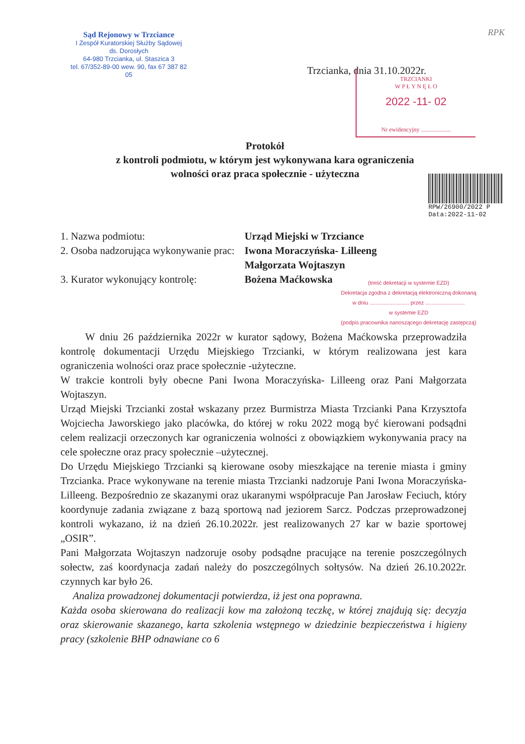Sąd Rejonowy w Trzciance
I Zespół Kuratorskiej Służby Sądowej
ds. Dorosłych
64-980 Trzcianka, ul. Staszica 3
tel. 67/352-89-00 wew. 90, fax 67 387 82 05
RPK
Trzcianka, dnia 31.10.2022r.
TRZCIANKI
W P Ł Y N Ę Ł O
2022 -11- 02
Nr ewidencyjny ....................
Protokół
z kontroli podmiotu, w którym jest wykonywana kara ograniczenia
wolności oraz praca społecznie - użyteczna
RPW/26900/2022 P
Data:2022-11-02
| 1. Nazwa podmiotu: | Urząd Miejski w Trzciance |
| 2. Osoba nadzorująca wykonywanie prac: | Iwona Moraczyńska- Lilleeng Małgorzata Wojtaszyn |
| 3. Kurator wykonujący kontrolę: | Bożena Maćkowska |
(treść dekretacji w systemie EZD)
Dekretacja zgodna z dekretacją elektroniczną dokonaną
w dniu .......................... przez ..........................
w systemie EZD
(podpis pracownika nanoszącego dekretację zastępczą)
W dniu 26 października 2022r w kurator sądowy, Bożena Maćkowska przeprowadziła kontrolę dokumentacji Urzędu Miejskiego Trzcianki, w którym realizowana jest kara ograniczenia wolności oraz prace społecznie -użyteczne.
W trakcie kontroli były obecne Pani Iwona Moraczyńska- Lilleeng oraz Pani Małgorzata Wojtaszyn.
Urząd Miejski Trzcianki został wskazany przez Burmistrza Miasta Trzcianki Pana Krzysztofa Wojciecha Jaworskiego jako placówka, do której w roku 2022 mogą być kierowani podsądni celem realizacji orzeczonych kar ograniczenia wolności z obowiązkiem wykonywania pracy na cele społeczne oraz pracy społecznie –użytecznej.
Do Urzędu Miejskiego Trzcianki są kierowane osoby mieszkające na terenie miasta i gminy Trzcianka. Prace wykonywane na terenie miasta Trzcianki nadzoruje Pani Iwona Moraczyńska- Lilleeng. Bezpośrednio ze skazanymi oraz ukaranymi współpracuje Pan Jarosław Feciuch, który koordynuje zadania związane z bazą sportową nad jeziorem Sarcz. Podczas przeprowadzonej kontroli wykazano, iż na dzień 26.10.2022r. jest realizowanych 27 kar w bazie sportowej „OSIR”.
Pani Małgorzata Wojtaszyn nadzoruje osoby podsądne pracujące na terenie poszczególnych sołectw, zaś koordynacja zadań należy do poszczególnych sołtysów. Na dzień 26.10.2022r. czynnych kar było 26.
Analiza prowadzonej dokumentacji potwierdza, iż jest ona poprawna.
Każda osoba skierowana do realizacji kow ma założoną teczkę, w której znajdują się: decyzja oraz skierowanie skazanego, karta szkolenia wstępnego w dziedzinie bezpieczeństwa i higieny pracy (szkolenie BHP odnawiane co 6